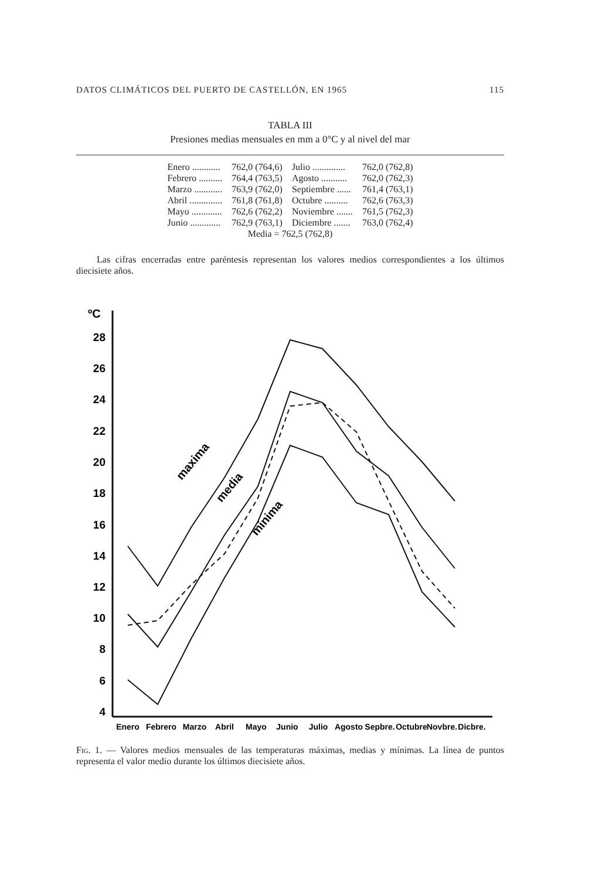DATOS CLIMÁTICOS DEL PUERTO DE CASTELLÓN, EN 1965 115
TABLA III
Presiones medias mensuales en mm a 0°C y al nivel del mar
| Enero ............ | 762,0 (764,6) | Julio .............. | 762,0 (762,8) |
| Febrero .......... | 764,4 (763,5) | Agosto ........... | 762,0 (762,3) |
| Marzo ............ | 763,9 (762,0) | Septiembre ...... | 761,4 (763,1) |
| Abril .............. | 761,8 (761,8) | Octubre .......... | 762,6 (763,3) |
| Mayo ............. | 762,6 (762,2) | Noviembre ....... | 761,5 (762,3) |
| Junio ............. | 762,9 (763,1) | Diciembre ....... | 763,0 (762,4) |
| Media = 762,5 (762,8) | | | |
Las cifras encerradas entre paréntesis representan los valores medios correspondientes a los últimos diecisiete años.
ºC
28
26
24
22
20
18
16
14
12
10
8
6
4
maxima
media
minima
Enero
Febrero
Marzo
Abril
Mayo
Junio
Julio
Agosto
Sepbre.
Octubre
Novbre.
Dicbre.
Fig. 1. — Valores medios mensuales de las temperaturas máximas, medias y mínimas. La línea de puntos representa el valor medio durante los últimos diecisiete años.